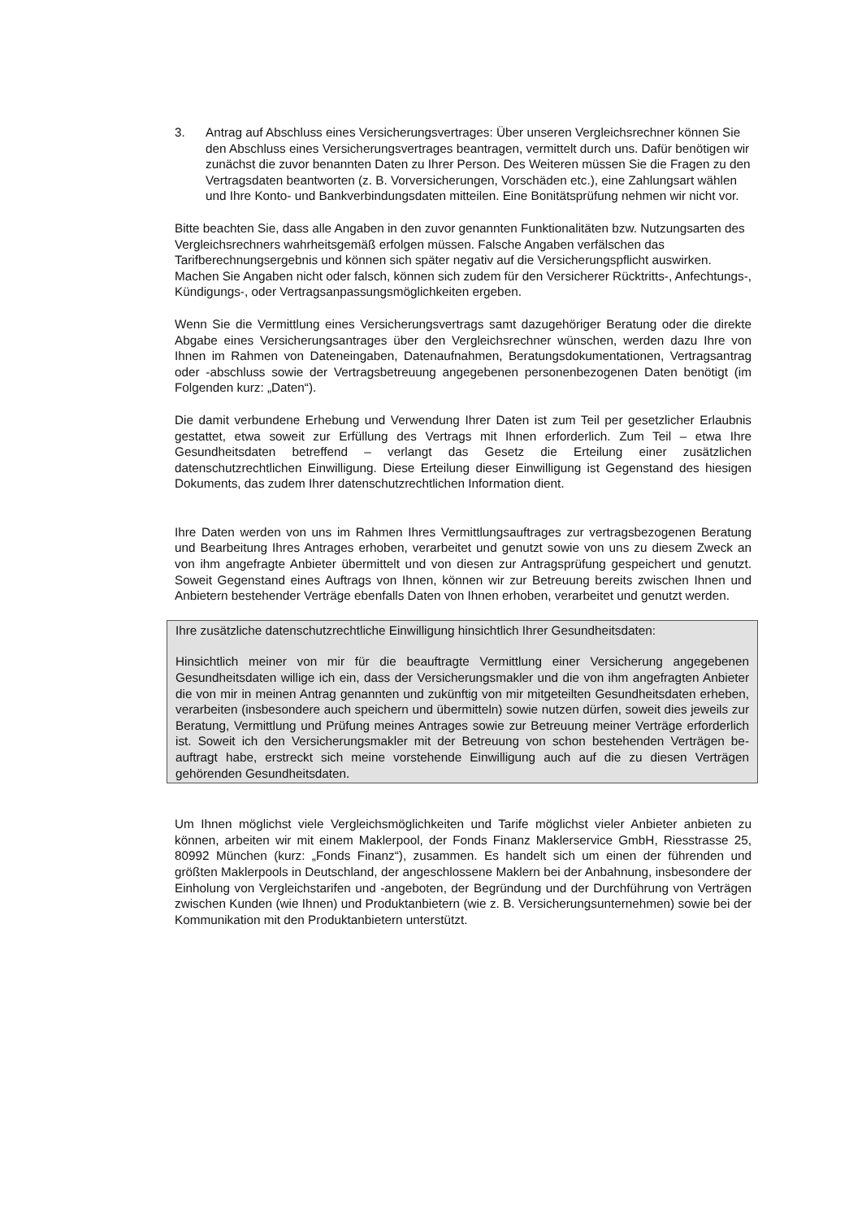3. Antrag auf Abschluss eines Versicherungsvertrages: Über unseren Vergleichs­rechner können Sie den Abschluss eines Versicherungsvertrages beantragen, vermittelt durch uns. Dafür benötigen wir zunächst die zuvor benannten Daten zu Ihrer Person. Des Weiteren müssen Sie die Fragen zu den Vertragsdaten beant­worten (z. B. Vorversicherungen, Vorschäden etc.), eine Zahlungsart wählen und Ihre Konto- und Bankverbindungsdaten mitteilen. Eine Bonitätsprüfung nehmen wir nicht vor.
Bitte beachten Sie, dass alle Angaben in den zuvor genannten Funktionalitäten bzw. Nutzungsarten des Vergleichsrechners wahrheitsgemäß erfolgen müssen. Falsche An­gaben verfälschen das Tarifberechnungsergebnis und können sich später negativ auf die Versicherungspflicht auswirken. Machen Sie Angaben nicht oder falsch, können sich zudem für den Versicherer Rücktritts-, Anfechtungs-, Kündigungs-, oder Vertragsan­passungsmöglichkeiten ergeben.
Wenn Sie die Vermittlung eines Versicherungsvertrags samt dazugehöriger Beratung oder die direkte Abgabe eines Versicherungsantrages über den Vergleichsrechner wünschen, werden dazu Ihre von Ihnen im Rahmen von Dateneingaben, Datenaufnah­men, Beratungsdokumentationen, Vertragsantrag oder -abschluss sowie der Vertrags­betreuung angegebenen personenbezogenen Daten benötigt (im Folgenden kurz: „Da­ten“).
Die damit verbundene Erhebung und Verwendung Ihrer Daten ist zum Teil per gesetzli­cher Erlaubnis gestattet, etwa soweit zur Erfüllung des Vertrags mit Ihnen erforderlich. Zum Teil – etwa Ihre Gesundheitsdaten betreffend – verlangt das Gesetz die Erteilung einer zusätzlichen datenschutzrechtlichen Einwilligung. Diese Erteilung dieser Einwilli­gung ist Gegenstand des hiesigen Dokuments, das zudem Ihrer datenschutzrechtlichen Information dient.
Ihre Daten werden von uns im Rahmen Ihres Vermittlungsauftrages zur vertragsbezo­genen Beratung und Bearbeitung Ihres Antrages erhoben, verarbeitet und genutzt so­wie von uns zu diesem Zweck an von ihm angefragte Anbieter übermittelt und von die­sen zur Antragsprüfung gespeichert und genutzt. Soweit Gegenstand eines Auftrags von Ihnen, können wir zur Betreuung bereits zwischen Ihnen und Anbietern bestehen­der Verträge ebenfalls Daten von Ihnen erhoben, verarbeitet und genutzt werden.
Ihre zusätzliche datenschutzrechtliche Einwilligung hinsichtlich Ihrer Gesundheitsdaten:
Hinsichtlich meiner von mir für die beauftragte Vermittlung einer Versicherung angege­benen Gesundheitsdaten willige ich ein, dass der Versicherungsmakler und die von ihm angefragten Anbieter die von mir in meinen Antrag genannten und zukünftig von mir mitgeteilten Gesundheitsdaten erheben, verarbeiten (insbesondere auch speichern und übermitteln) sowie nutzen dürfen, soweit dies jeweils zur Beratung, Vermittlung und Prüfung meines Antrages sowie zur Betreuung meiner Verträge erforderlich ist. Soweit ich den Versicherungsmakler mit der Betreuung von schon bestehenden Verträgen be­auftragt habe, erstreckt sich meine vorstehende Einwilligung auch auf die zu diesen Verträgen gehörenden Gesundheitsdaten.
Um Ihnen möglichst viele Vergleichsmöglichkeiten und Tarife möglichst vieler Anbieter anbieten zu können, arbeiten wir mit einem Maklerpool, der Fonds Finanz Maklerser­vice GmbH, Riesstrasse 25, 80992 München (kurz: „Fonds Finanz“), zusammen. Es handelt sich um einen der führenden und größten Maklerpools in Deutschland, der an­geschlossene Maklern bei der Anbahnung, insbesondere der Einholung von Vergleichs­tarifen und -angeboten, der Begründung und der Durchführung von Verträgen zwischen Kunden (wie Ihnen) und Produktanbietern (wie z. B. Versicherungsunternehmen) sowie bei der Kommunikation mit den Produktanbietern unterstützt.